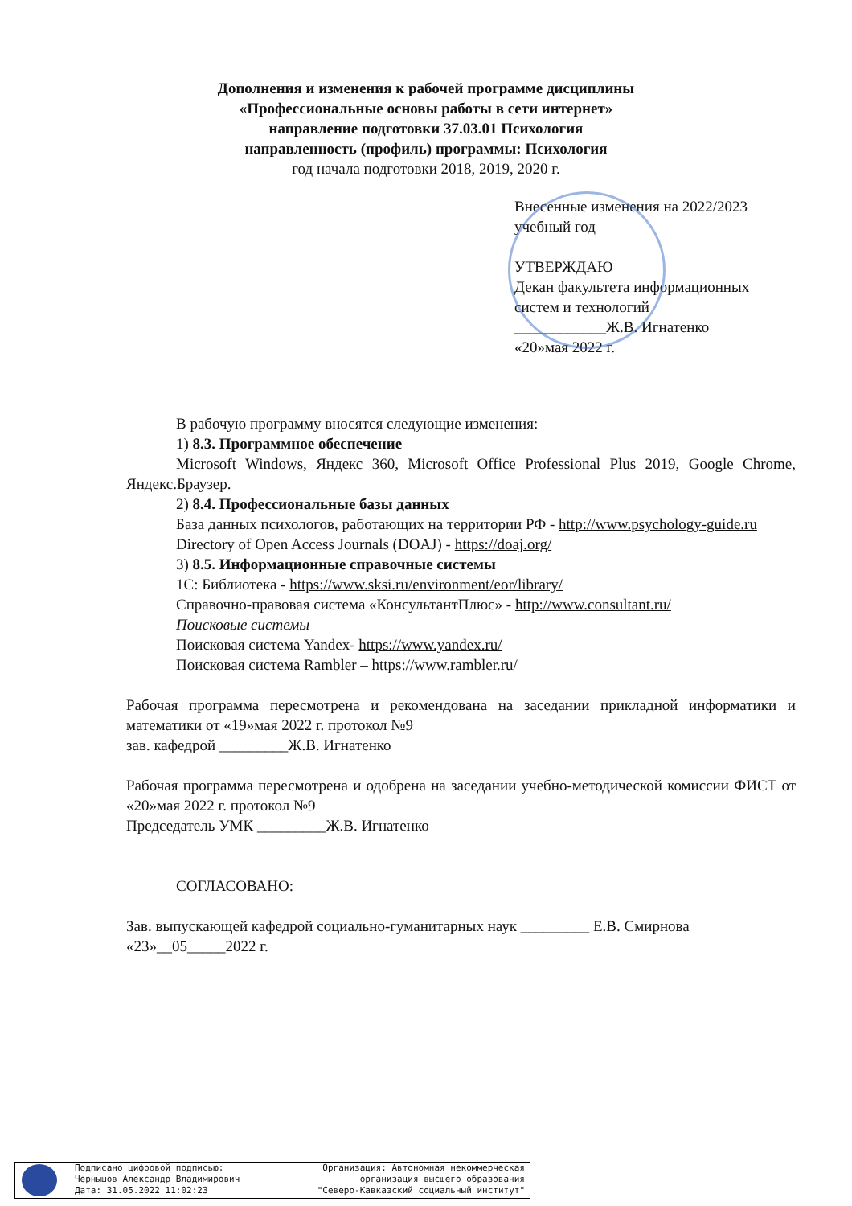Дополнения и изменения к рабочей программе дисциплины
«Профессиональные основы работы в сети интернет»
направление подготовки 37.03.01 Психология
направленность (профиль) программы: Психология
год начала подготовки 2018, 2019, 2020 г.
Внесенные изменения на 2022/2023 учебный год
УТВЕРЖДАЮ
Декан факультета информационных систем и технологий
____________Ж.В. Игнатенко
«20»мая 2022 г.
В рабочую программу вносятся следующие изменения:
1) 8.3. Программное обеспечение
Microsoft Windows, Яндекс 360, Microsoft Office Professional Plus 2019, Google Chrome, Яндекс.Браузер.
2) 8.4. Профессиональные базы данных
База данных психологов, работающих на территории РФ - http://www.psychology-guide.ru
Directory of Open Access Journals (DOAJ) - https://doaj.org/
3) 8.5. Информационные справочные системы
1С: Библиотека - https://www.sksi.ru/environment/eor/library/
Справочно-правовая система «КонсультантПлюс» - http://www.consultant.ru/
Поисковые системы
Поисковая система Yandex- https://www.yandex.ru/
Поисковая система Rambler – https://www.rambler.ru/
Рабочая программа пересмотрена и рекомендована на заседании прикладной информатики и математики от «19»мая 2022 г. протокол №9
зав. кафедрой _________Ж.В. Игнатенко
Рабочая программа пересмотрена и одобрена на заседании учебно-методической комиссии ФИСТ от «20»мая 2022 г. протокол №9
Председатель УМК _________Ж.В. Игнатенко
СОГЛАСОВАНО:
Зав. выпускающей кафедрой социально-гуманитарных наук _________ Е.В. Смирнова
«23»__05_____2022 г.
Подписано цифровой подписью:
Чернышов Александр Владимирович
Дата: 31.05.2022 11:02:23
Организация: Автономная некоммерческая
организация высшего образования
"Северо-Кавказский социальный институт"